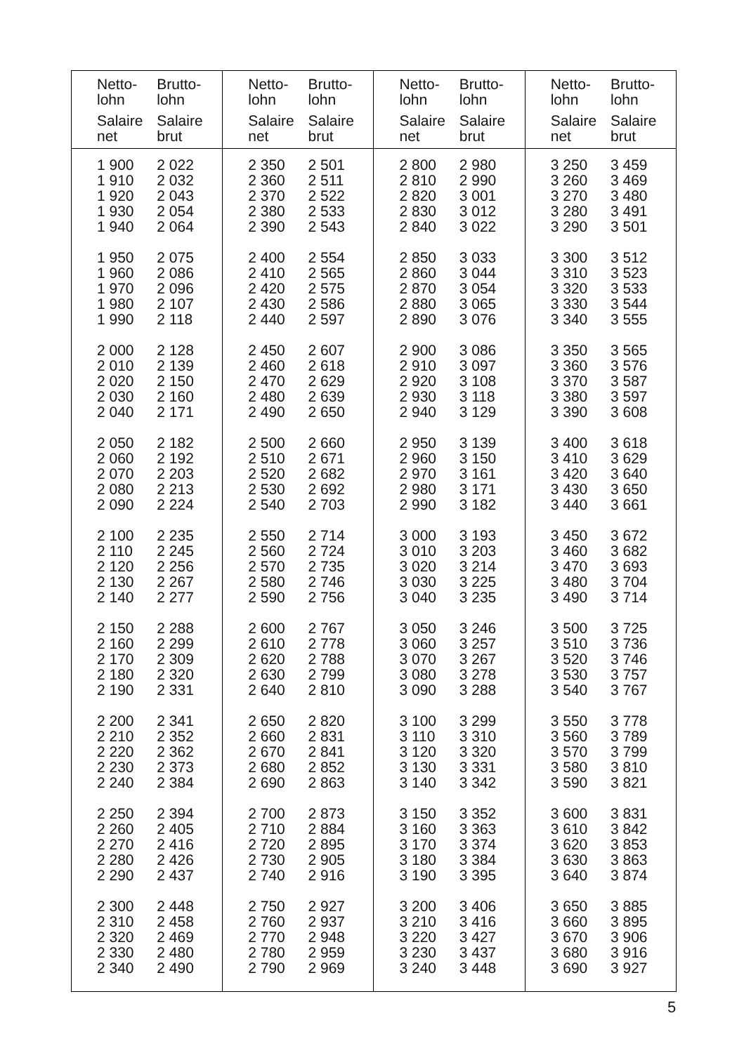| Netto- lohn Salaire net | Brutto- lohn Salaire brut | Netto- lohn Salaire net | Brutto- lohn Salaire brut | Netto- lohn Salaire net | Brutto- lohn Salaire brut | Netto- lohn Salaire net | Brutto- lohn Salaire brut |
| --- | --- | --- | --- | --- | --- | --- | --- |
| 1 900 1 910 1 920 1 930 1 940 1 950 1 960 1 970 1 980 1 990 2 000 2 010 2 020 2 030 2 040 2 050 2 060 2 070 2 080 2 090 2 100 2 110 2 120 2 130 2 140 2 150 2 160 2 170 2 180 2 190 2 200 2 210 2 220 2 230 2 240 2 250 2 260 2 270 2 280 2 290 2 300 2 310 2 320 2 330 2 340 | 2 022 2 032 2 043 2 054 2 064 2 075 2 086 2 096 2 107 2 118 2 128 2 139 2 150 2 160 2 171 2 182 2 192 2 203 2 213 2 224 2 235 2 245 2 256 2 267 2 277 2 288 2 299 2 309 2 320 2 331 2 341 2 352 2 362 2 373 2 384 2 394 2 405 2 416 2 426 2 437 2 448 2 458 2 469 2 480 2 490 | 2 350 2 360 2 370 2 380 2 390 2 400 2 410 2 420 2 430 2 440 2 450 2 460 2 470 2 480 2 490 2 500 2 510 2 520 2 530 2 540 2 550 2 560 2 570 2 580 2 590 2 600 2 610 2 620 2 630 2 640 2 650 2 660 2 670 2 680 2 690 2 700 2 710 2 720 2 730 2 740 2 750 2 760 2 770 2 780 2 790 | 2 501 2 511 2 522 2 533 2 543 2 554 2 565 2 575 2 586 2 597 2 607 2 618 2 629 2 639 2 650 2 660 2 671 2 682 2 692 2 703 2 714 2 724 2 735 2 746 2 756 2 767 2 778 2 788 2 799 2 810 2 820 2 831 2 841 2 852 2 863 2 873 2 884 2 895 2 905 2 916 2 927 2 937 2 948 2 959 2 969 | 2 800 2 810 2 820 2 830 2 840 2 850 2 860 2 870 2 880 2 890 2 900 2 910 2 920 2 930 2 940 2 950 2 960 2 970 2 980 2 990 3 000 3 010 3 020 3 030 3 040 3 050 3 060 3 070 3 080 3 090 3 100 3 110 3 120 3 130 3 140 3 150 3 160 3 170 3 180 3 190 3 200 3 210 3 220 3 230 3 240 | 2 980 2 990 3 001 3 012 3 022 3 033 3 044 3 054 3 065 3 076 3 086 3 097 3 108 3 118 3 129 3 139 3 150 3 161 3 171 3 182 3 193 3 203 3 214 3 225 3 235 3 246 3 257 3 267 3 278 3 288 3 299 3 310 3 320 3 331 3 342 3 352 3 363 3 374 3 384 3 395 3 406 3 416 3 427 3 437 3 448 | 3 250 3 260 3 270 3 280 3 290 3 300 3 310 3 320 3 330 3 340 3 350 3 360 3 370 3 380 3 390 3 400 3 410 3 420 3 430 3 440 3 450 3 460 3 470 3 480 3 490 3 500 3 510 3 520 3 530 3 540 3 550 3 560 3 570 3 580 3 590 3 600 3 610 3 620 3 630 3 640 3 650 3 660 3 670 3 680 3 690 | 3 459 3 469 3 480 3 491 3 501 3 512 3 523 3 533 3 544 3 555 3 565 3 576 3 587 3 597 3 608 3 618 3 629 3 640 3 650 3 661 3 672 3 682 3 693 3 704 3 714 3 725 3 736 3 746 3 757 3 767 3 778 3 789 3 799 3 810 3 821 3 831 3 842 3 853 3 863 3 874 3 885 3 895 3 906 3 916 3 927 |
5